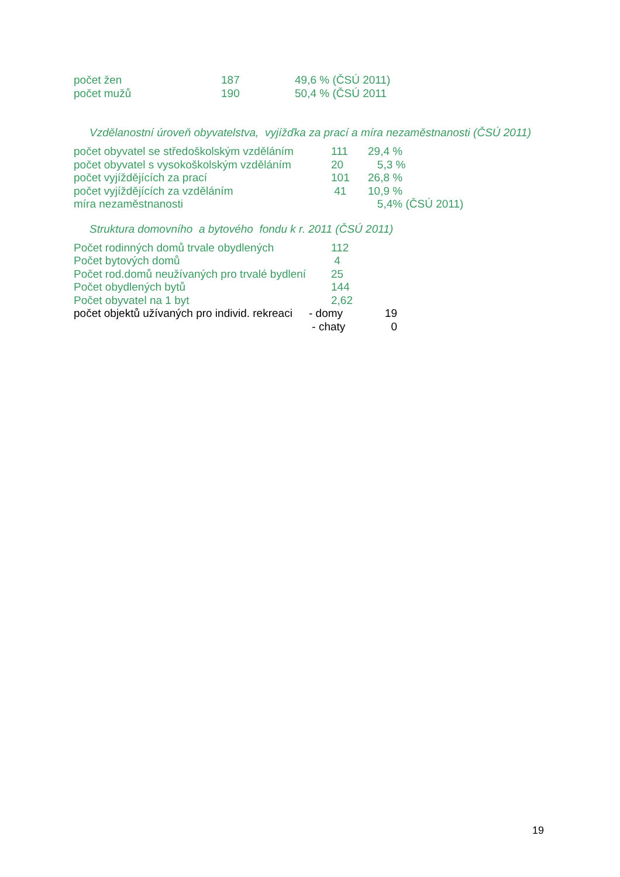| počet žen | 187 | 49,6 % (ČSÚ 2011) |
| počet mužů | 190 | 50,4 % (ČSÚ 2011 |
Vzdělanostní úroveň obyvatelstva, vyjížďka za prací a míra nezaměstnanosti (ČSÚ 2011)
| počet obyvatel se středoškolským vzděláním | 111 | 29,4 % |
| počet obyvatel s vysokoškolským vzděláním | 20 | 5,3 % |
| počet vyjíždějících za prací | 101 | 26,8 % |
| počet vyjíždějících za vzděláním | 41 | 10,9 % |
| míra nezaměstnanosti | | 5,4% (ČSÚ 2011) |
Struktura domovního a bytového fondu k r. 2011 (ČSÚ 2011)
| Počet rodinných domů trvale obydlených | 112 |
| Počet bytových domů | 4 |
| Počet rod.domů neužívaných pro trvalé bydlení | 25 |
| Počet obydlených bytů | 144 |
| Počet obyvatel na 1 byt | 2,62 |
| počet objektů užívaných pro individ. rekreaci | - domy | 19 |
| | - chaty | 0 |
19